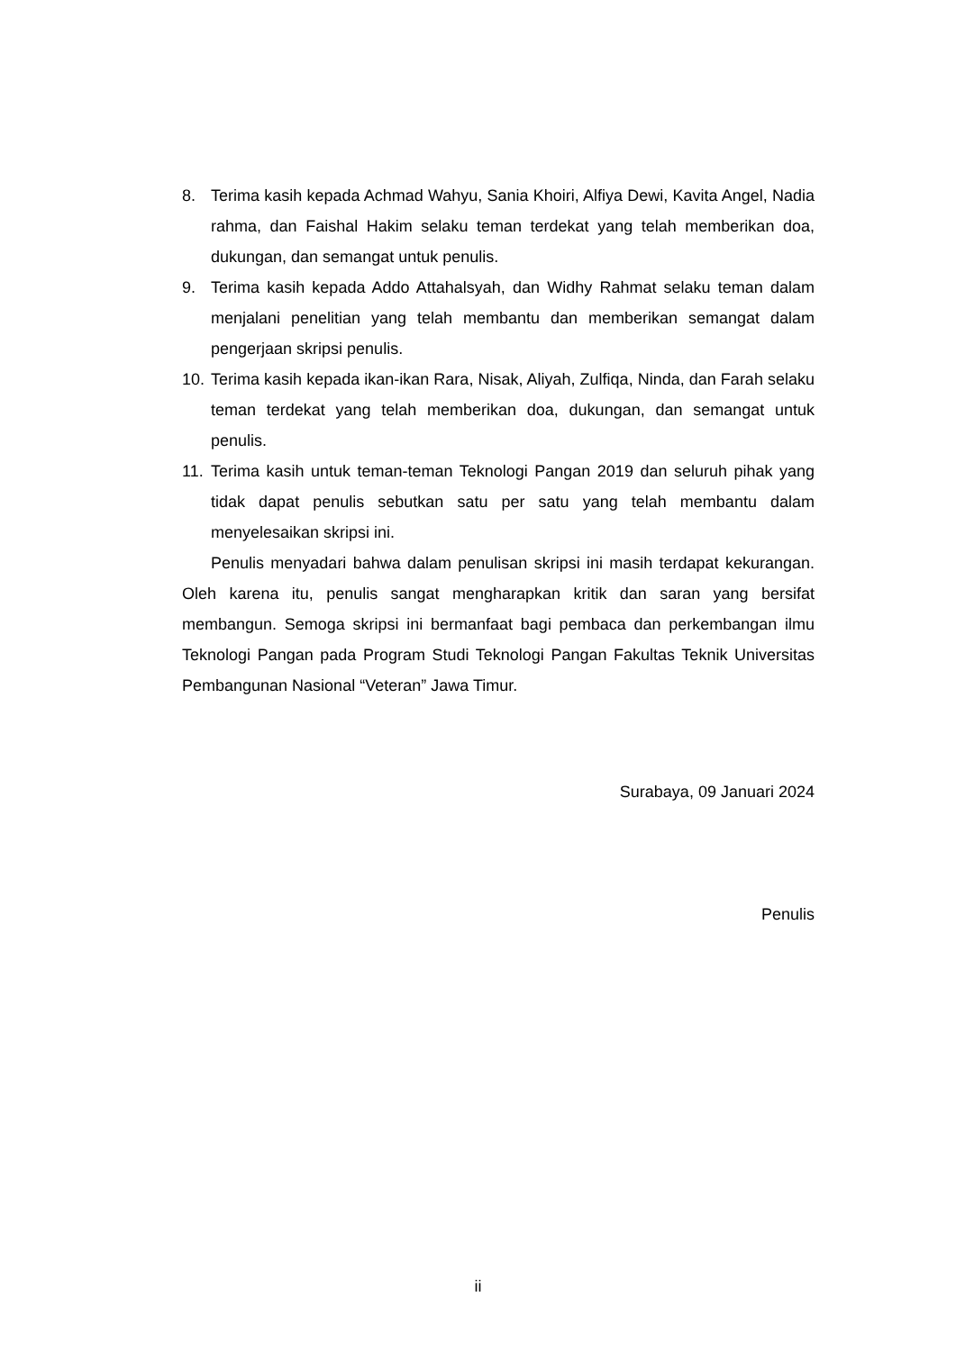8. Terima kasih kepada Achmad Wahyu, Sania Khoiri, Alfiya Dewi, Kavita Angel, Nadia rahma, dan Faishal Hakim selaku teman terdekat yang telah memberikan doa, dukungan, dan semangat untuk penulis.
9. Terima kasih kepada Addo Attahalsyah, dan Widhy Rahmat selaku teman dalam menjalani penelitian yang telah membantu dan memberikan semangat dalam pengerjaan skripsi penulis.
10. Terima kasih kepada ikan-ikan Rara, Nisak, Aliyah, Zulfiqa, Ninda, dan Farah selaku teman terdekat yang telah memberikan doa, dukungan, dan semangat untuk penulis.
11. Terima kasih untuk teman-teman Teknologi Pangan 2019 dan seluruh pihak yang tidak dapat penulis sebutkan satu per satu yang telah membantu dalam menyelesaikan skripsi ini.
Penulis menyadari bahwa dalam penulisan skripsi ini masih terdapat kekurangan. Oleh karena itu, penulis sangat mengharapkan kritik dan saran yang bersifat membangun. Semoga skripsi ini bermanfaat bagi pembaca dan perkembangan ilmu Teknologi Pangan pada Program Studi Teknologi Pangan Fakultas Teknik Universitas Pembangunan Nasional “Veteran” Jawa Timur.
Surabaya, 09 Januari 2024
Penulis
ii